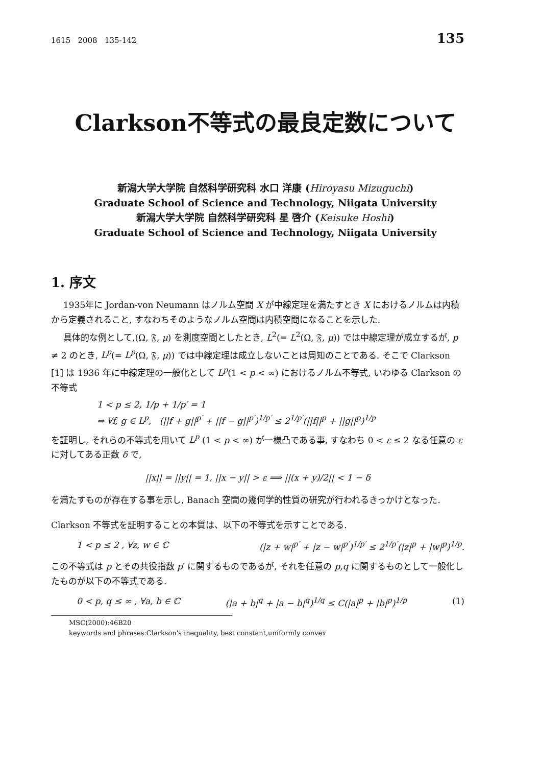1615 2008 135-142 135
Clarkson不等式の最良定数について
新潟大学大学院 自然科学研究科 水口 洋康 (Hiroyasu Mizuguchi)
Graduate School of Science and Technology, Niigata University
新潟大学大学院 自然科学研究科 星 啓介 (Keisuke Hoshi)
Graduate School of Science and Technology, Niigata University
1. 序文
1935年に Jordan-von Neumann はノルム空間 X が中線定理を満たすとき X におけるノルムは内積から定義されること, すなわちそのようなノルム空間は内積空間になることを示した.
具体的な例として,(Ω, 𝔉, μ) を測度空間としたとき, L<sup>2</sup>(= L<sup>2</sup>(Ω, 𝔉, μ)) では中線定理が成立するが, p ≠ 2 のとき, L<sup>p</sup>(= L<sup>p</sup>(Ω, 𝔉, μ)) では中線定理は成立しないことは周知のことである. そこで Clarkson [1] は 1936 年に中線定理の一般化として L<sup>p</sup>(1 < p < ∞) におけるノルム不等式, いわゆる Clarkson の不等式
1 < p ≤ 2, 1/p + 1/p′ = 1
⇒ ∀f, g ∈ L<sup>p</sup>, (||f + g||<sup>p′</sup> + ||f − g||<sup>p′</sup>)<sup>1/p′</sup> ≤ 2<sup>1/p′</sup>(||f||<sup>p</sup> + ||g||<sup>p</sup>)<sup>1/p</sup>
を証明し, それらの不等式を用いて L<sup>p</sup> (1 < p < ∞) が一様凸である事, すなわち 0 < ε ≤ 2 なる任意の ε に対してある正数 δ で,
||x|| = ||y|| = 1, ||x − y|| > ε ⟹ ||(x + y)/2|| < 1 − δ
を満たすものが存在する事を示し, Banach 空間の幾何学的性質の研究が行われるきっかけとなった.
Clarkson 不等式を証明することの本質は、以下の不等式を示すことである.
1 < p ≤ 2 , ∀z, w ∈ ℂ (|z + w|<sup>p′</sup> + |z − w|<sup>p′</sup>)<sup>1/p′</sup> ≤ 2<sup>1/p′</sup>(|z|<sup>p</sup> + |w|<sup>p</sup>)<sup>1/p</sup>.
この不等式は p とその共役指数 p′ に関するものであるが, それを任意の p,q に関するものとして一般化したものが以下の不等式である.
0 < p, q ≤ ∞ , ∀a, b ∈ ℂ (|a + b|<sup>q</sup> + |a − b|<sup>q</sup>)<sup>1/q</sup> ≤ C(|a|<sup>p</sup> + |b|<sup>p</sup>)<sup>1/p</sup> (1)
MSC(2000):46B20
keywords and phrases:Clarkson's inequality, best constant,uniformly convex